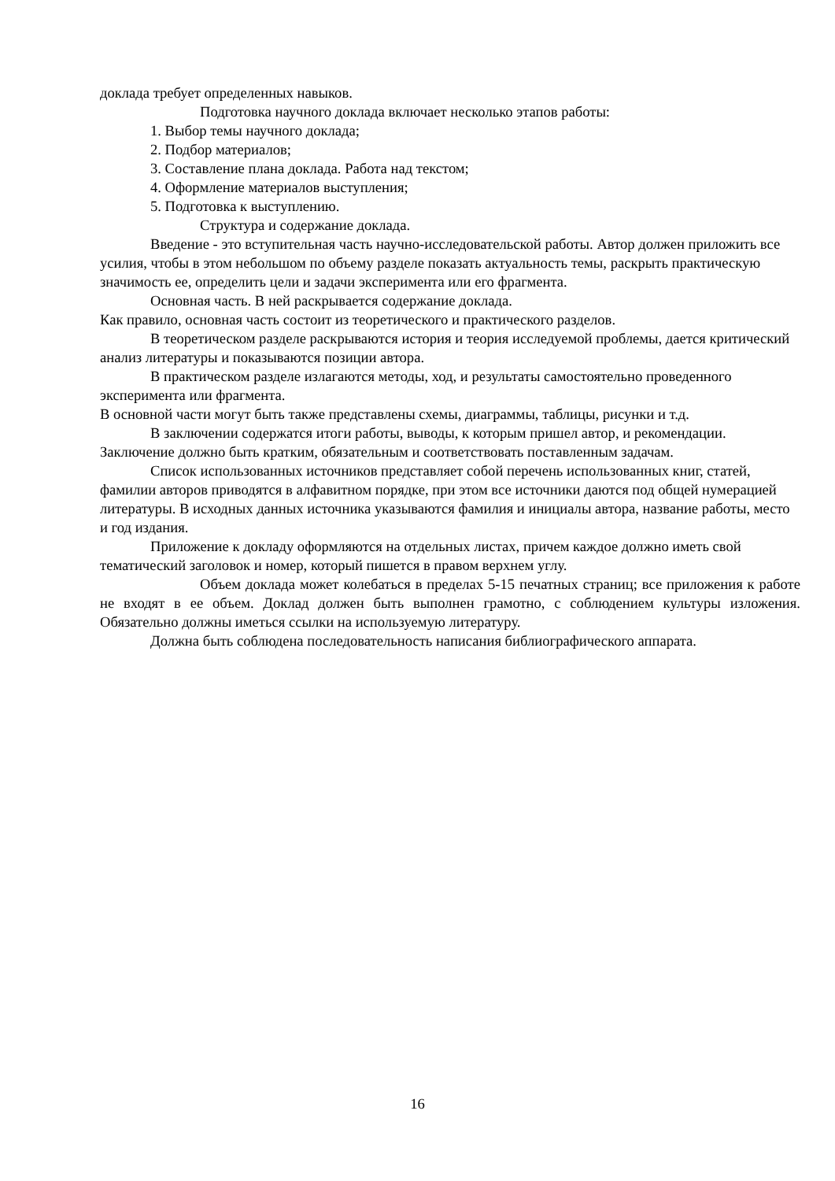доклада требует определенных навыков.
Подготовка научного доклада включает несколько этапов работы:
1. Выбор темы научного доклада;
2. Подбор материалов;
3. Составление плана доклада. Работа над текстом;
4. Оформление материалов выступления;
5. Подготовка к выступлению.
Структура и содержание доклада.
Введение - это вступительная часть научно-исследовательской работы. Автор должен приложить все усилия, чтобы в этом небольшом по объему разделе показать актуальность темы, раскрыть практическую значимость ее, определить цели и задачи эксперимента или его фрагмента.
Основная часть. В ней раскрывается содержание доклада.
Как правило, основная часть состоит из теоретического и практического разделов.
В теоретическом разделе раскрываются история и теория исследуемой проблемы, дается критический анализ литературы и показываются позиции автора.
В практическом разделе излагаются методы, ход, и результаты самостоятельно проведенного эксперимента или фрагмента.
В основной части могут быть также представлены схемы, диаграммы, таблицы, рисунки и т.д.
В заключении содержатся итоги работы, выводы, к которым пришел автор, и рекомендации. Заключение должно быть кратким, обязательным и соответствовать поставленным задачам.
Список использованных источников представляет собой перечень использованных книг, статей, фамилии авторов приводятся в алфавитном порядке, при этом все источники даются под общей нумерацией литературы. В исходных данных источника указываются фамилия и инициалы автора, название работы, место и год издания.
Приложение к докладу оформляются на отдельных листах, причем каждое должно иметь свой тематический заголовок и номер, который пишется в правом верхнем углу.
Объем доклада может колебаться в пределах 5-15 печатных страниц; все приложения к работе не входят в ее объем. Доклад должен быть выполнен грамотно, с соблюдением культуры изложения. Обязательно должны иметься ссылки на используемую литературу.
Должна быть соблюдена последовательность написания библиографического аппарата.
16